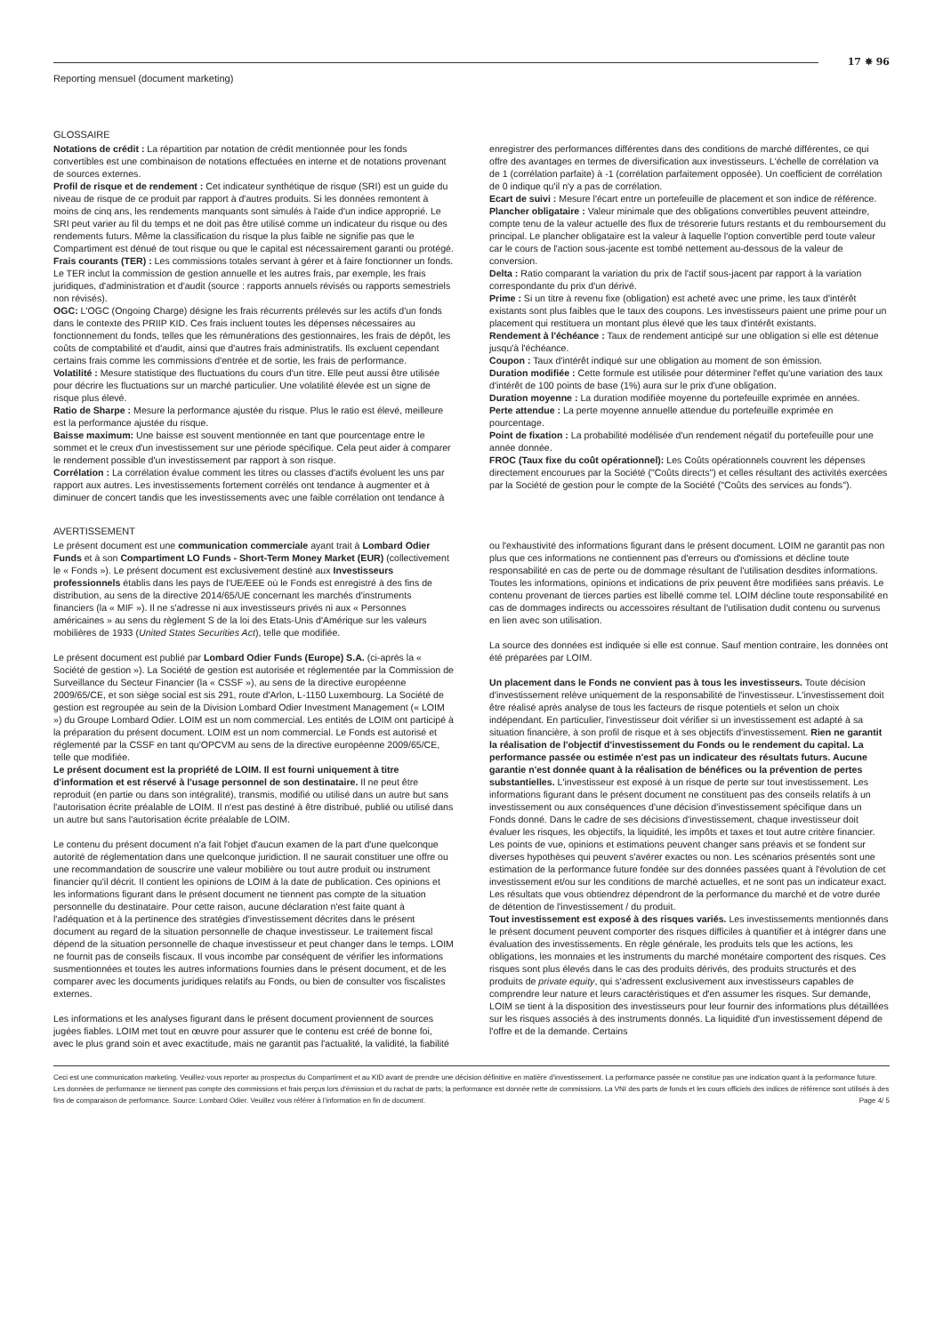Reporting mensuel (document marketing)
17 ✵ 96
GLOSSAIRE
Notations de crédit : La répartition par notation de crédit mentionnée pour les fonds convertibles est une combinaison de notations effectuées en interne et de notations provenant de sources externes.
Profil de risque et de rendement : Cet indicateur synthétique de risque (SRI) est un guide du niveau de risque de ce produit par rapport à d'autres produits. Si les données remontent à moins de cinq ans, les rendements manquants sont simulés à l'aide d'un indice approprié. Le SRI peut varier au fil du temps et ne doit pas être utilisé comme un indicateur du risque ou des rendements futurs. Même la classification du risque la plus faible ne signifie pas que le Compartiment est dénué de tout risque ou que le capital est nécessairement garanti ou protégé.
Frais courants (TER) : Les commissions totales servant à gérer et à faire fonctionner un fonds. Le TER inclut la commission de gestion annuelle et les autres frais, par exemple, les frais juridiques, d'administration et d'audit (source : rapports annuels révisés ou rapports semestriels non révisés).
OGC: L'OGC (Ongoing Charge) désigne les frais récurrents prélevés sur les actifs d'un fonds dans le contexte des PRIIP KID. Ces frais incluent toutes les dépenses nécessaires au fonctionnement du fonds, telles que les rémunérations des gestionnaires, les frais de dépôt, les coûts de comptabilité et d'audit, ainsi que d'autres frais administratifs. Ils excluent cependant certains frais comme les commissions d'entrée et de sortie, les frais de performance.
Volatilité : Mesure statistique des fluctuations du cours d'un titre. Elle peut aussi être utilisée pour décrire les fluctuations sur un marché particulier. Une volatilité élevée est un signe de risque plus élevé.
Ratio de Sharpe : Mesure la performance ajustée du risque. Plus le ratio est élevé, meilleure est la performance ajustée du risque.
Baisse maximum: Une baisse est souvent mentionnée en tant que pourcentage entre le sommet et le creux d'un investissement sur une période spécifique. Cela peut aider à comparer le rendement possible d'un investissement par rapport à son risque.
Corrélation : La corrélation évalue comment les titres ou classes d'actifs évoluent les uns par rapport aux autres. Les investissements fortement corrélés ont tendance à augmenter et à diminuer de concert tandis que les investissements avec une faible corrélation ont tendance à enregistrer des performances différentes dans des conditions de marché différentes, ce qui offre des avantages en termes de diversification aux investisseurs. L'échelle de corrélation va de 1 (corrélation parfaite) à -1 (corrélation parfaitement opposée). Un coefficient de corrélation de 0 indique qu'il n'y a pas de corrélation.
Ecart de suivi : Mesure l'écart entre un portefeuille de placement et son indice de référence.
Plancher obligataire : Valeur minimale que des obligations convertibles peuvent atteindre, compte tenu de la valeur actuelle des flux de trésorerie futurs restants et du remboursement du principal. Le plancher obligataire est la valeur à laquelle l'option convertible perd toute valeur car le cours de l'action sous-jacente est tombé nettement au-dessous de la valeur de conversion.
Delta : Ratio comparant la variation du prix de l'actif sous-jacent par rapport à la variation correspondante du prix d'un dérivé.
Prime : Si un titre à revenu fixe (obligation) est acheté avec une prime, les taux d'intérêt existants sont plus faibles que le taux des coupons. Les investisseurs paient une prime pour un placement qui restituera un montant plus élevé que les taux d'intérêt existants.
Rendement à l'échéance : Taux de rendement anticipé sur une obligation si elle est détenue jusqu'à l'échéance.
Coupon : Taux d'intérêt indiqué sur une obligation au moment de son émission.
Duration modifiée : Cette formule est utilisée pour déterminer l'effet qu'une variation des taux d'intérêt de 100 points de base (1%) aura sur le prix d'une obligation.
Duration moyenne : La duration modifiée moyenne du portefeuille exprimée en années.
Perte attendue : La perte moyenne annuelle attendue du portefeuille exprimée en pourcentage.
Point de fixation : La probabilité modélisée d'un rendement négatif du portefeuille pour une année donnée.
FROC (Taux fixe du coût opérationnel): Les Coûts opérationnels couvrent les dépenses directement encourues par la Société ("Coûts directs") et celles résultant des activités exercées par la Société de gestion pour le compte de la Société ("Coûts des services au fonds").
AVERTISSEMENT
Le présent document est une communication commerciale ayant trait à Lombard Odier Funds et à son Compartiment LO Funds - Short-Term Money Market (EUR) (collectivement le « Fonds »). Le présent document est exclusivement destiné aux Investisseurs professionnels établis dans les pays de l'UE/EEE où le Fonds est enregistré à des fins de distribution, au sens de la directive 2014/65/UE concernant les marchés d'instruments financiers (la « MIF »). Il ne s'adresse ni aux investisseurs privés ni aux « Personnes américaines » au sens du règlement S de la loi des Etats-Unis d'Amérique sur les valeurs mobilières de 1933 (United States Securities Act), telle que modifiée.
Le présent document est publié par Lombard Odier Funds (Europe) S.A. (ci-après la « Société de gestion »). La Société de gestion est autorisée et réglementée par la Commission de Surveillance du Secteur Financier (la « CSSF »), au sens de la directive européenne 2009/65/CE, et son siège social est sis 291, route d'Arlon, L-1150 Luxembourg. La Société de gestion est regroupée au sein de la Division Lombard Odier Investment Management (« LOIM ») du Groupe Lombard Odier. LOIM est un nom commercial. Les entités de LOIM ont participé à la préparation du présent document. LOIM est un nom commercial. Le Fonds est autorisé et réglementé par la CSSF en tant qu'OPCVM au sens de la directive européenne 2009/65/CE, telle que modifiée.
Le présent document est la propriété de LOIM. Il est fourni uniquement à titre d'information et est réservé à l'usage personnel de son destinataire. Il ne peut être reproduit (en partie ou dans son intégralité), transmis, modifié ou utilisé dans un autre but sans l'autorisation écrite préalable de LOIM. Il n'est pas destiné à être distribué, publié ou utilisé dans un autre but sans l'autorisation écrite préalable de LOIM.
Le contenu du présent document n'a fait l'objet d'aucun examen de la part d'une quelconque autorité de réglementation dans une quelconque juridiction. Il ne saurait constituer une offre ou une recommandation de souscrire une valeur mobilière ou tout autre produit ou instrument financier qu'il décrit. Il contient les opinions de LOIM à la date de publication. Ces opinions et les informations figurant dans le présent document ne tiennent pas compte de la situation personnelle du destinataire. Pour cette raison, aucune déclaration n'est faite quant à l'adéquation et à la pertinence des stratégies d'investissement décrites dans le présent document au regard de la situation personnelle de chaque investisseur. Le traitement fiscal dépend de la situation personnelle de chaque investisseur et peut changer dans le temps. LOIM ne fournit pas de conseils fiscaux. Il vous incombe par conséquent de vérifier les informations susmentionnées et toutes les autres informations fournies dans le présent document, et de les comparer avec les documents juridiques relatifs au Fonds, ou bien de consulter vos fiscalistes externes.
Les informations et les analyses figurant dans le présent document proviennent de sources jugées fiables. LOIM met tout en œuvre pour assurer que le contenu est créé de bonne foi, avec le plus grand soin et avec exactitude, mais ne garantit pas l'actualité, la validité, la fiabilité ou l'exhaustivité des informations figurant dans le présent document. LOIM ne garantit pas non plus que ces informations ne contiennent pas d'erreurs ou d'omissions et décline toute responsabilité en cas de perte ou de dommage résultant de l'utilisation desdites informations. Toutes les informations, opinions et indications de prix peuvent être modifiées sans préavis. Le contenu provenant de tierces parties est libellé comme tel. LOIM décline toute responsabilité en cas de dommages indirects ou accessoires résultant de l'utilisation dudit contenu ou survenus en lien avec son utilisation.
La source des données est indiquée si elle est connue. Sauf mention contraire, les données ont été préparées par LOIM.
Un placement dans le Fonds ne convient pas à tous les investisseurs. Toute décision d'investissement relève uniquement de la responsabilité de l'investisseur. L'investissement doit être réalisé après analyse de tous les facteurs de risque potentiels et selon un choix indépendant. En particulier, l'investisseur doit vérifier si un investissement est adapté à sa situation financière, à son profil de risque et à ses objectifs d'investissement. Rien ne garantit la réalisation de l'objectif d'investissement du Fonds ou le rendement du capital. La performance passée ou estimée n'est pas un indicateur des résultats futurs. Aucune garantie n'est donnée quant à la réalisation de bénéfices ou la prévention de pertes substantielles. L'investisseur est exposé à un risque de perte sur tout investissement. Les informations figurant dans le présent document ne constituent pas des conseils relatifs à un investissement ou aux conséquences d'une décision d'investissement spécifique dans un Fonds donné. Dans le cadre de ses décisions d'investissement, chaque investisseur doit évaluer les risques, les objectifs, la liquidité, les impôts et taxes et tout autre critère financier. Les points de vue, opinions et estimations peuvent changer sans préavis et se fondent sur diverses hypothèses qui peuvent s'avérer exactes ou non. Les scénarios présentés sont une estimation de la performance future fondée sur des données passées quant à l'évolution de cet investissement et/ou sur les conditions de marché actuelles, et ne sont pas un indicateur exact. Les résultats que vous obtiendrez dépendront de la performance du marché et de votre durée de détention de l'investissement / du produit.
Tout investissement est exposé à des risques variés. Les investissements mentionnés dans le présent document peuvent comporter des risques difficiles à quantifier et à intégrer dans une évaluation des investissements. En règle générale, les produits tels que les actions, les obligations, les monnaies et les instruments du marché monétaire comportent des risques. Ces risques sont plus élevés dans le cas des produits dérivés, des produits structurés et des produits de private equity, qui s'adressent exclusivement aux investisseurs capables de comprendre leur nature et leurs caractéristiques et d'en assumer les risques. Sur demande, LOIM se tient à la disposition des investisseurs pour leur fournir des informations plus détaillées sur les risques associés à des instruments donnés. La liquidité d'un investissement dépend de l'offre et de la demande. Certains
Ceci est une communication marketing. Veuillez-vous reporter au prospectus du Compartiment et au KID avant de prendre une décision définitive en matière d'investissement. La performance passée ne constitue pas une indication quant à la performance future. Les données de performance ne tiennent pas compte des commissions et frais perçus lors d'émission et du rachat de parts; la performance est donnée nette de commissions. La VNI des parts de fonds et les cours officiels des indices de référence sont utilisés à des fins de comparaison de performance. Source: Lombard Odier. Veuillez vous référer à l'information en fin de document. Page 4/ 5